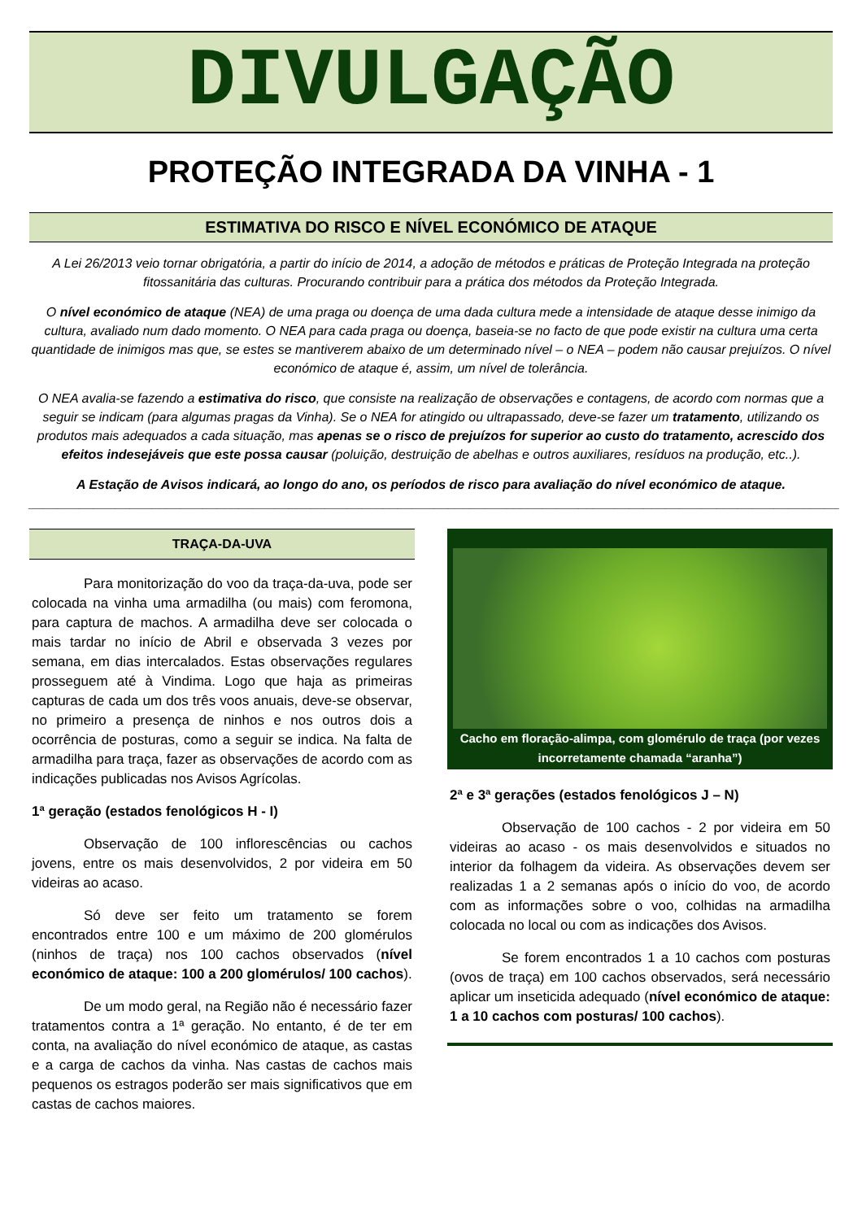DIVULGAÇÃO
PROTEÇÃO INTEGRADA DA VINHA - 1
ESTIMATIVA DO RISCO E NÍVEL ECONÓMICO DE ATAQUE
A Lei 26/2013 veio tornar obrigatória, a partir do início de 2014, a adoção de métodos e práticas de Proteção Integrada na proteção fitossanitária das culturas. Procurando contribuir para a prática dos métodos da Proteção Integrada.
O nível económico de ataque (NEA) de uma praga ou doença de uma dada cultura mede a intensidade de ataque desse inimigo da cultura, avaliado num dado momento. O NEA para cada praga ou doença, baseia-se no facto de que pode existir na cultura uma certa quantidade de inimigos mas que, se estes se mantiverem abaixo de um determinado nível – o NEA – podem não causar prejuízos. O nível económico de ataque é, assim, um nível de tolerância.
O NEA avalia-se fazendo a estimativa do risco, que consiste na realização de observações e contagens, de acordo com normas que a seguir se indicam (para algumas pragas da Vinha). Se o NEA for atingido ou ultrapassado, deve-se fazer um tratamento, utilizando os produtos mais adequados a cada situação, mas apenas se o risco de prejuízos for superior ao custo do tratamento, acrescido dos efeitos indesejáveis que este possa causar (poluição, destruição de abelhas e outros auxiliares, resíduos na produção, etc..).
A Estação de Avisos indicará, ao longo do ano, os períodos de risco para avaliação do nível económico de ataque.
________________________________________________________________________________________________________________
TRAÇA-DA-UVA
Para monitorização do voo da traça-da-uva, pode ser colocada na vinha uma armadilha (ou mais) com feromona, para captura de machos. A armadilha deve ser colocada o mais tardar no início de Abril e observada 3 vezes por semana, em dias intercalados. Estas observações regulares prosseguem até à Vindima. Logo que haja as primeiras capturas de cada um dos três voos anuais, deve-se observar, no primeiro a presença de ninhos e nos outros dois a ocorrência de posturas, como a seguir se indica. Na falta de armadilha para traça, fazer as observações de acordo com as indicações publicadas nos Avisos Agrícolas.
1ª geração (estados fenológicos H - I)
Observação de 100 inflorescências ou cachos jovens, entre os mais desenvolvidos, 2 por videira em 50 videiras ao acaso.
Só deve ser feito um tratamento se forem encontrados entre 100 e um máximo de 200 glomérulos (ninhos de traça) nos 100 cachos observados (nível económico de ataque: 100 a 200 glomérulos/ 100 cachos).
De um modo geral, na Região não é necessário fazer tratamentos contra a 1ª geração. No entanto, é de ter em conta, na avaliação do nível económico de ataque, as castas e a carga de cachos da vinha. Nas castas de cachos mais pequenos os estragos poderão ser mais significativos que em castas de cachos maiores.
Cacho em floração-alimpa, com glomérulo de traça (por vezes incorretamente chamada “aranha”)
2ª e 3ª gerações (estados fenológicos J – N)
Observação de 100 cachos - 2 por videira em 50 videiras ao acaso - os mais desenvolvidos e situados no interior da folhagem da videira. As observações devem ser realizadas 1 a 2 semanas após o início do voo, de acordo com as informações sobre o voo, colhidas na armadilha colocada no local ou com as indicações dos Avisos.
Se forem encontrados 1 a 10 cachos com posturas (ovos de traça) em 100 cachos observados, será necessário aplicar um inseticida adequado (nível económico de ataque: 1 a 10 cachos com posturas/ 100 cachos).